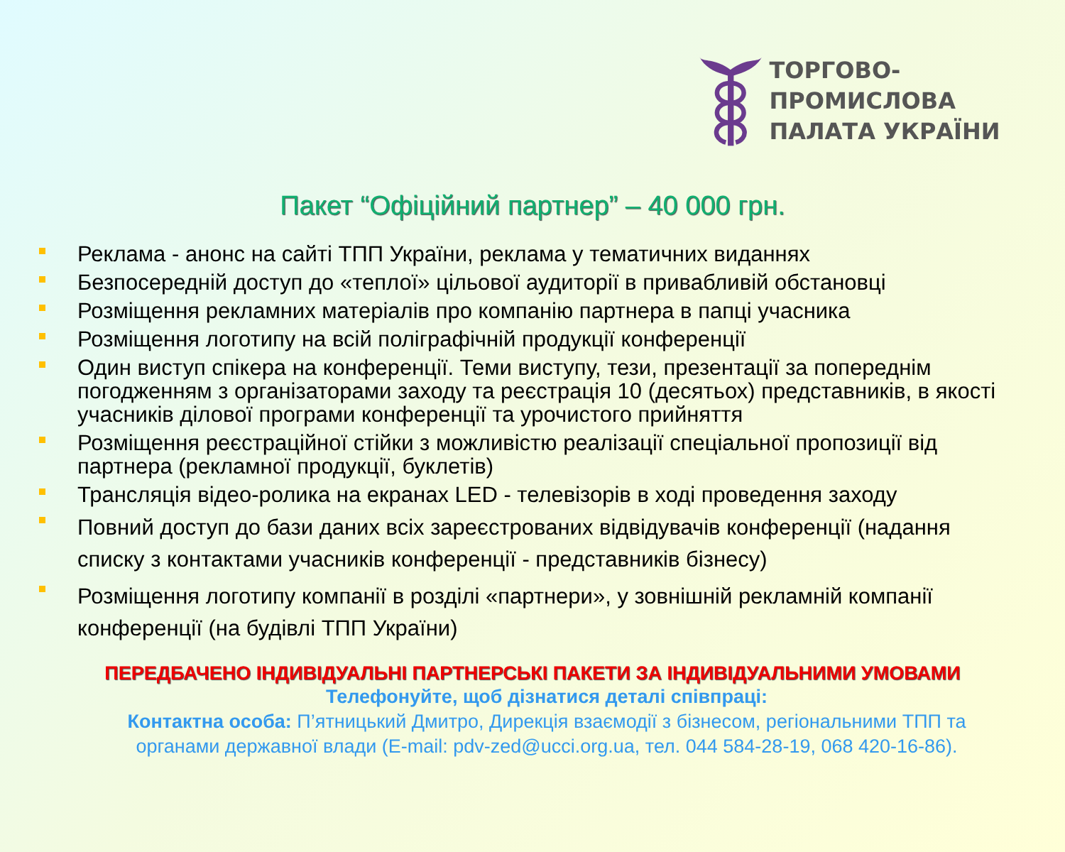ТОРГОВО-ПРОМИСЛОВА
ПАЛАТА УКРАЇНИ
Пакет “Офіційний партнер” – 40 000 грн.
Реклама - анонс на сайті ТПП України, реклама у тематичних виданнях
Безпосередній доступ до «теплої» цільової аудиторії в привабливій обстановці
Розміщення рекламних матеріалів про компанію партнера в папці учасника
Розміщення логотипу на всій поліграфічній продукції конференції
Один виступ спікера на конференції. Теми виступу, тези, презентації за попереднім погодженням з організаторами заходу та реєстрація 10 (десятьох) представників, в якості учасників ділової програми конференції та урочистого прийняття
Розміщення реєстраційної стійки з можливістю реалізації спеціальної пропозиції від партнера (рекламної продукції, буклетів)
Трансляція відео-ролика на екранах LED - телевізорів в ході проведення заходу
Повний доступ до бази даних всіх зареєстрованих відвідувачів конференції (надання списку з контактами учасників конференції - представників бізнесу)
Розміщення логотипу компанії в розділі «партнери», у зовнішній рекламній компанії конференції (на будівлі ТПП України)
ПЕРЕДБАЧЕНО ІНДИВІДУАЛЬНІ ПАРТНЕРСЬКІ ПАКЕТИ ЗА ІНДИВІДУАЛЬНИМИ УМОВАМИ
Телефонуйте, щоб дізнатися деталі співпраці:
Контактна особа: П’ятницький Дмитро, Дирекція взаємодії з бізнесом, регіональними ТПП та органами державної влади (E-mail: pdv-zed@ucci.org.ua, тел. 044 584-28-19, 068 420-16-86).